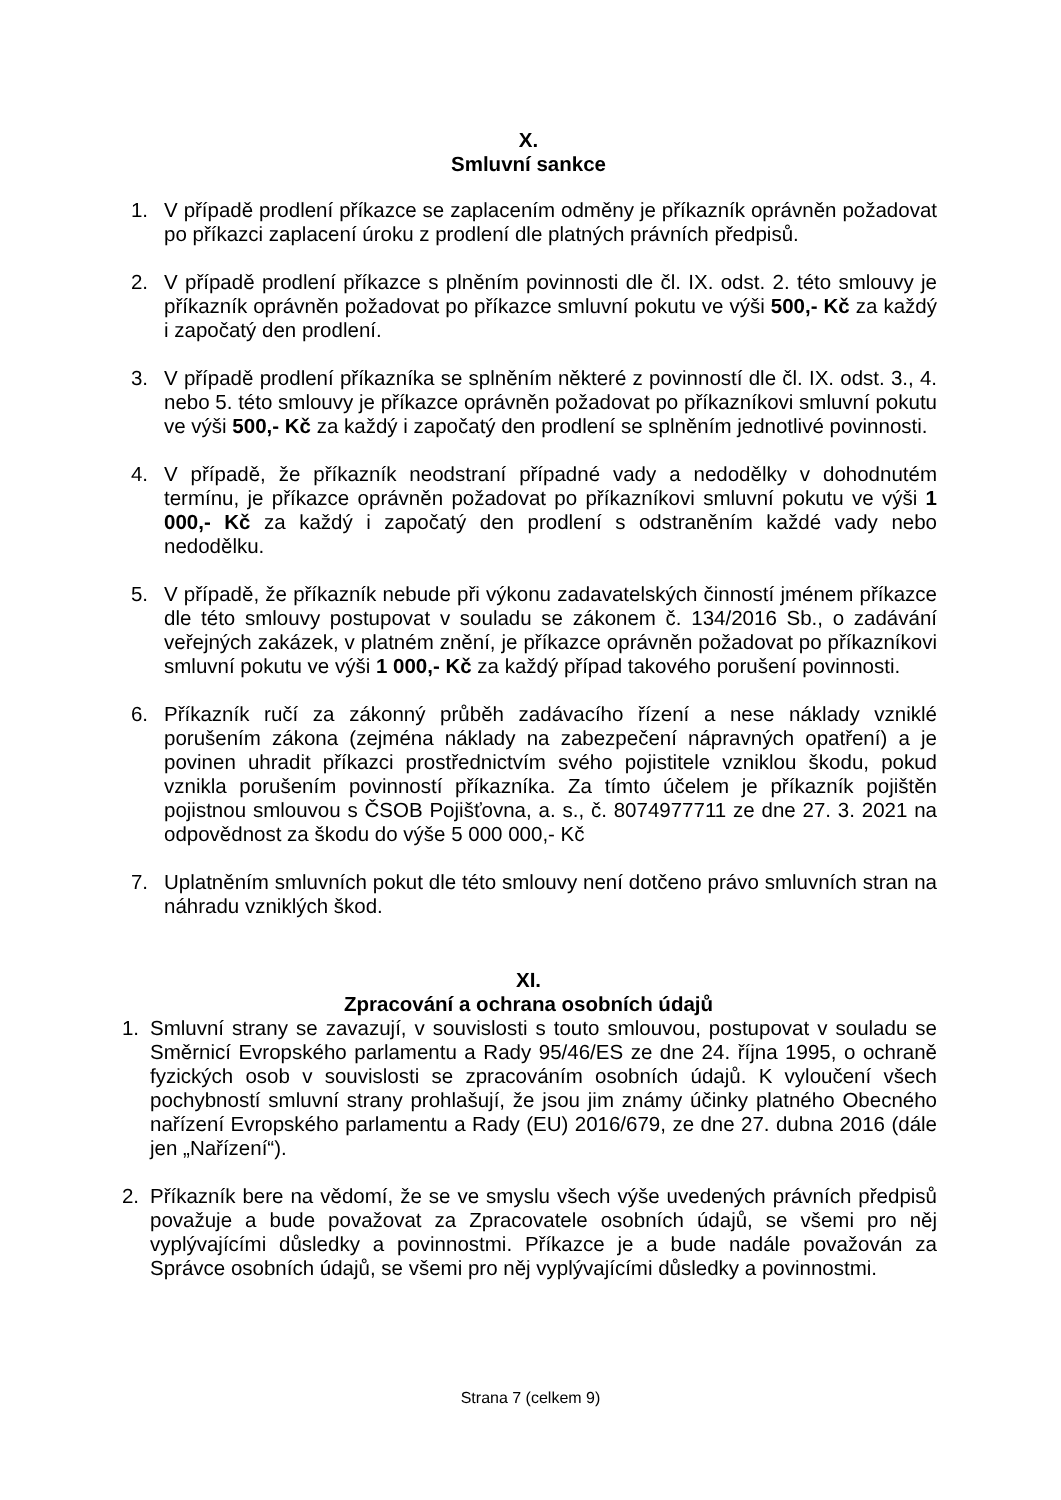X.
Smluvní sankce
1. V případě prodlení příkazce se zaplacením odměny je příkazník oprávněn požadovat po příkazci zaplacení úroku z prodlení dle platných právních předpisů.
2. V případě prodlení příkazce s plněním povinnosti dle čl. IX. odst. 2. této smlouvy je příkazník oprávněn požadovat po příkazce smluvní pokutu ve výši 500,- Kč za každý i započatý den prodlení.
3. V případě prodlení příkazníka se splněním některé z povinností dle čl. IX. odst. 3., 4. nebo 5. této smlouvy je příkazce oprávněn požadovat po příkazníkovi smluvní pokutu ve výši 500,- Kč za každý i započatý den prodlení se splněním jednotlivé povinnosti.
4. V případě, že příkazník neodstraní případné vady a nedodělky v dohodnutém termínu, je příkazce oprávněn požadovat po příkazníkovi smluvní pokutu ve výši 1 000,- Kč za každý i započatý den prodlení s odstraněním každé vady nebo nedodělku.
5. V případě, že příkazník nebude při výkonu zadavatelských činností jménem příkazce dle této smlouvy postupovat v souladu se zákonem č. 134/2016 Sb., o zadávání veřejných zakázek, v platném znění, je příkazce oprávněn požadovat po příkazníkovi smluvní pokutu ve výši 1 000,- Kč za každý případ takového porušení povinnosti.
6. Příkazník ručí za zákonný průběh zadávacího řízení a nese náklady vzniklé porušením zákona (zejména náklady na zabezpečení nápravných opatření) a je povinen uhradit příkazci prostřednictvím svého pojistitele vzniklou škodu, pokud vznikla porušením povinností příkazníka. Za tímto účelem je příkazník pojištěn pojistnou smlouvou s ČSOB Pojišťovna, a. s., č. 8074977711 ze dne 27. 3. 2021 na odpovědnost za škodu do výše 5 000 000,- Kč
7. Uplatněním smluvních pokut dle této smlouvy není dotčeno právo smluvních stran na náhradu vzniklých škod.
XI.
Zpracování a ochrana osobních údajů
1. Smluvní strany se zavazují, v souvislosti s touto smlouvou, postupovat v souladu se Směrnicí Evropského parlamentu a Rady 95/46/ES ze dne 24. října 1995, o ochraně fyzických osob v souvislosti se zpracováním osobních údajů. K vyloučení všech pochybností smluvní strany prohlašují, že jsou jim známy účinky platného Obecného nařízení Evropského parlamentu a Rady (EU) 2016/679, ze dne 27. dubna 2016 (dále jen „Nařízení“).
2. Příkazník bere na vědomí, že se ve smyslu všech výše uvedených právních předpisů považuje a bude považovat za Zpracovatele osobních údajů, se všemi pro něj vyplývajícími důsledky a povinnostmi. Příkazce je a bude nadále považován za Správce osobních údajů, se všemi pro něj vyplývajícími důsledky a povinnostmi.
Strana 7 (celkem 9)